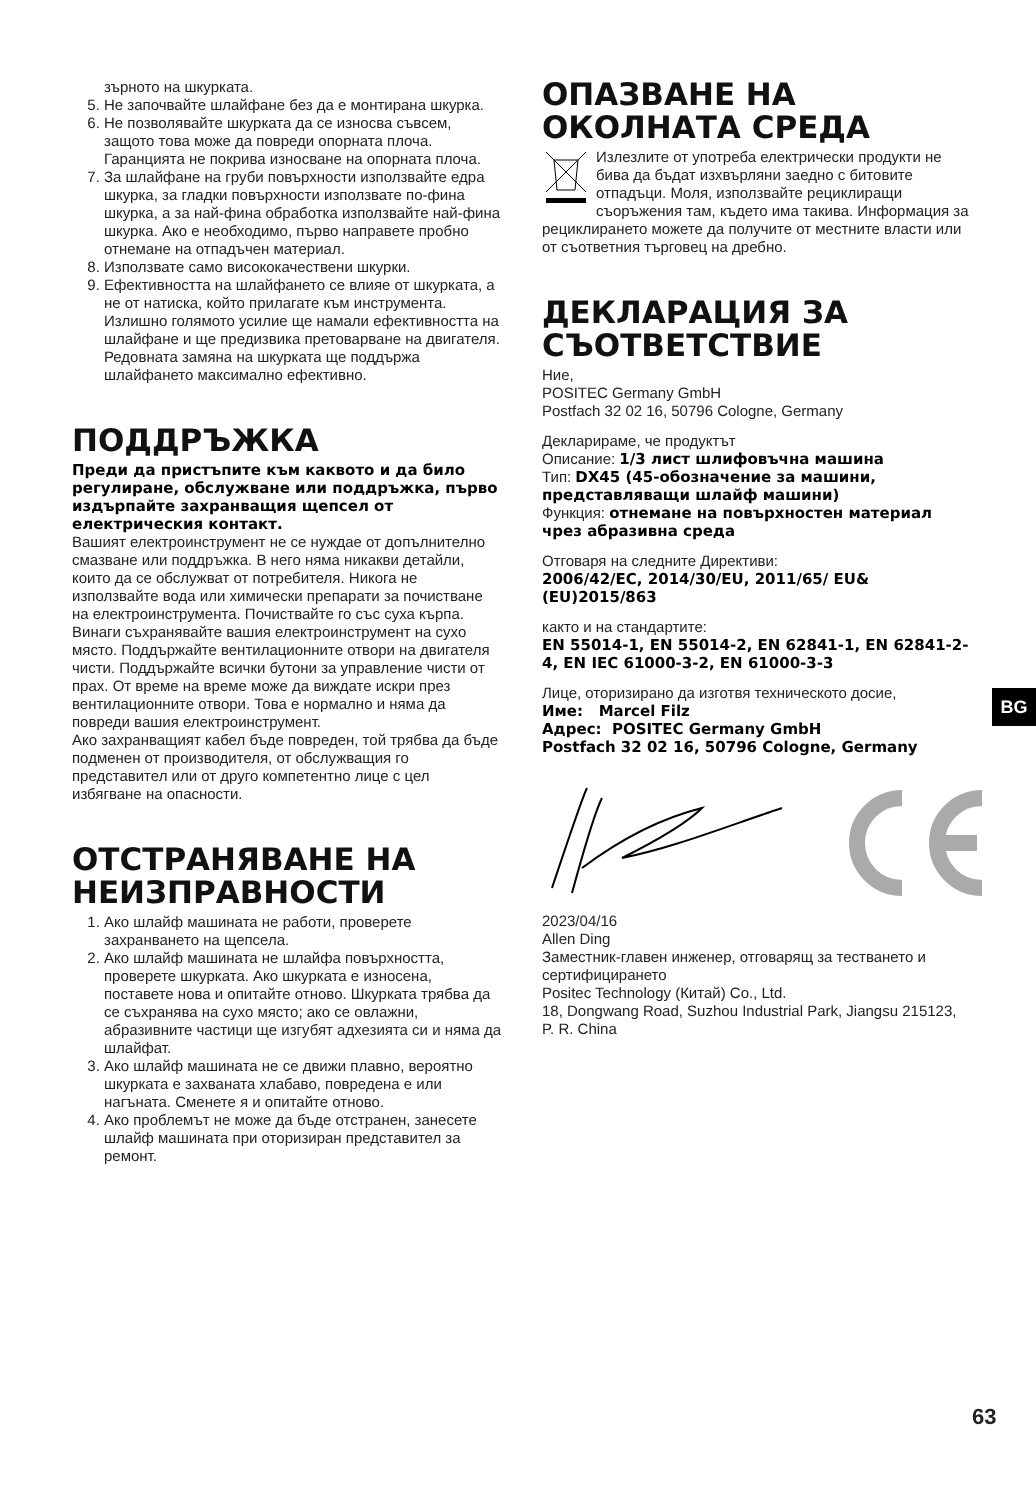зърното на шкурката.
5. Не започвайте шлайфане без да е монтирана шкурка.
6. Не позволявайте шкурката да се износва съвсем, защото това може да повреди опорната плоча. Гаранцията не покрива износване на опорната плоча.
7. За шлайфане на груби повърхности използвайте едра шкурка, за гладки повърхности използвате по-фина шкурка, а за най-фина обработка използвайте най-фина шкурка. Ако е необходимо, първо направете пробно отнемане на отпадъчен материал.
8. Използвате само висококачествени шкурки.
9. Ефективността на шлайфането се влияе от шкурката, а не от натиска, който прилагате към инструмента. Излишно голямото усилие ще намали ефективността на шлайфане и ще предизвика претоварване на двигателя. Редовната замяна на шкурката ще поддържа шлайфането максимално ефективно.
ПОДДРЪЖКА
Преди да пристъпите към каквото и да било регулиране, обслужване или поддръжка, първо издърпайте захранващия щепсел от електрическия контакт.
Вашият електроинструмент не се нуждае от допълнително смазване или поддръжка. В него няма никакви детайли, които да се обслужват от потребителя. Никога не използвайте вода или химически препарати за почистване на електроинструмента. Почиствайте го със суха кърпа. Винаги съхранявайте вашия електроинструмент на сухо място. Поддържайте вентилационните отвори на двигателя чисти. Поддържайте всички бутони за управление чисти от прах. От време на време може да виждате искри през вентилационните отвори. Това е нормално и няма да повреди вашия електроинструмент.
Ако захранващият кабел бъде повреден, той трябва да бъде подменен от производителя, от обслужващия го представител или от друго компетентно лице с цел избягване на опасности.
ОТСТРАНЯВАНЕ НА НЕИЗПРАВНОСТИ
1. Ако шлайф машината не работи, проверете захранването на щепсела.
2. Ако шлайф машината не шлайфа повърхността, проверете шкурката. Ако шкурката е износена, поставете нова и опитайте отново. Шкурката трябва да се съхранява на сухо място; ако се овлажни, абразивните частици ще изгубят адхезията си и няма да шлайфат.
3. Ако шлайф машината не се движи плавно, вероятно шкурката е захваната хлабаво, повредена е или нагъната. Сменете я и опитайте отново.
4. Ако проблемът не може да бъде отстранен, занесете шлайф машината при оторизиран представител за ремонт.
ОПАЗВАНЕ НА ОКОЛНАТА СРЕДА
Излезлите от употреба електрически продукти не бива да бъдат изхвърляни заедно с битовите отпадъци. Моля, използвайте рециклиращи съоръжения там, където има такива. Информация за рециклирането можете да получите от местните власти или от съответния търговец на дребно.
ДЕКЛАРАЦИЯ ЗА СЪОТВЕТСТВИЕ
Ние,
POSITEC Germany GmbH
Postfach 32 02 16, 50796 Cologne, Germany
Декларираме, че продуктът
Описание: 1/3 лист шлифовъчна машина
Тип: DX45 (45-обозначение за машини, представляващи шлайф машини)
Функция: отнемане на повърхностен материал чрез абразивна среда
Отговаря на следните Директиви:
2006/42/EC, 2014/30/EU, 2011/65/ EU&(EU)2015/863
както и на стандартите:
EN 55014-1, EN 55014-2, EN 62841-1, EN 62841-2-4, EN IEC 61000-3-2, EN 61000-3-3
Лице, оторизирано да изготвя техническото досие,
Име: Marcel Filz
Адрес: POSITEC Germany GmbH
Postfach 32 02 16, 50796 Cologne, Germany
2023/04/16
Allen Ding
Заместник-главен инженер, отговарящ за тестването и сертифицирането
Positec Technology (Китай) Co., Ltd.
18, Dongwang Road, Suzhou Industrial Park, Jiangsu 215123, P. R. China
BG
63